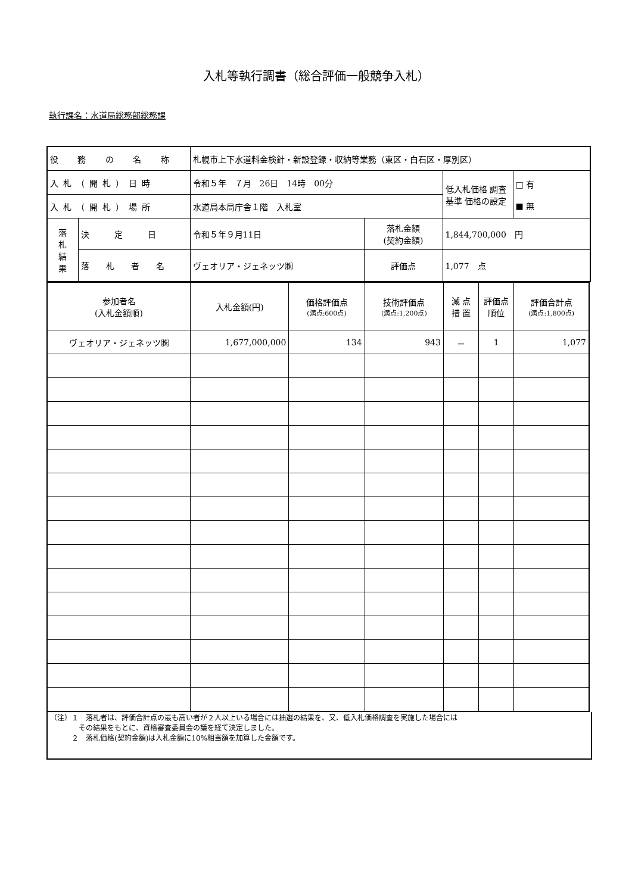入札等執行調書（総合評価一般競争入札）
執行課名：水道局総務部総務課
| 役 務 の 名 称 | | 札幌市上下水道料金検針・新設登録・収納等業務（東区・白石区・厚別区） | | | |
| 入札（開札）日時 | | 令和５年 ７月 26日 14時 00分 | | 低入札価格 調査基準 価格の設定 | □ 有 ■ 無 |
| 入札（開札）場所 | | 水道局本局庁舎１階 入札室 | | | |
| 落 札 結 果 | 決 定 日 | 令和５年９月11日 | 落札金額 (契約金額) | 1,844,700,000 円 | |
| | 落 札 者 名 | ヴェオリア・ジェネッツ㈱ | 評価点 | 1,077 点 | |
| 参加者名 (入札金額順) | 入札金額(円) | 価格評価点 (満点:600点) | 技術評価点 (満点:1,200点) | 減 点 措 置 | 評価点 順位 | 評価合計点 (満点:1,800点) |
| ヴェオリア・ジェネッツ㈱ | 1,677,000,000 | 134 | 943 | － | 1 | 1,077 |
（注）１　落札者は、評価合計点の最も高い者が２人以上いる場合には抽選の結果を、又、低入札価格調査を実施した場合には
　　　　その結果をもとに、資格審査委員会の議を経て決定しました。
　　　２　落札価格(契約金額)は入札金額に10%相当額を加算した金額です。